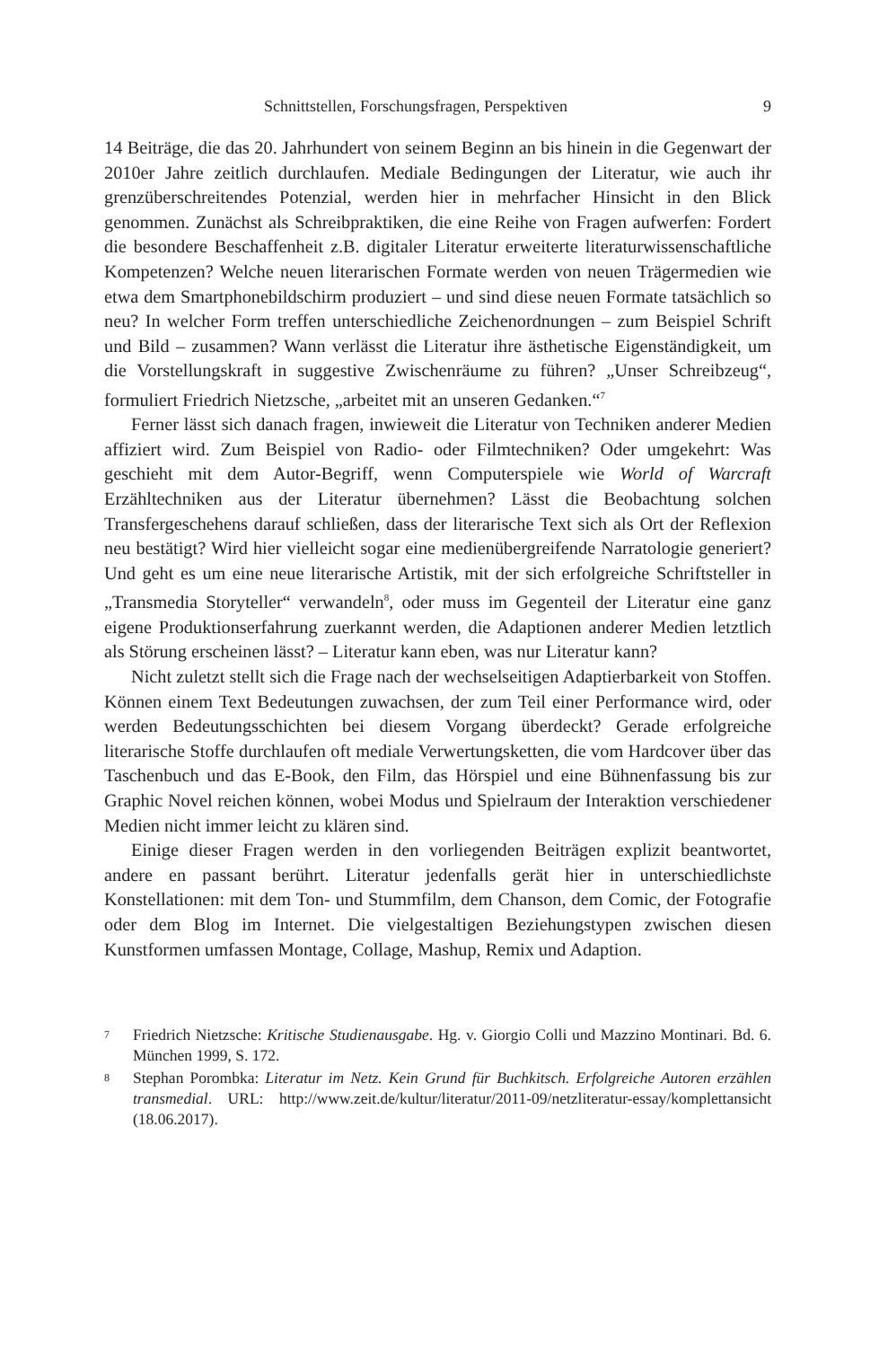Schnittstellen, Forschungsfragen, Perspektiven 9
14 Beiträge, die das 20. Jahrhundert von seinem Beginn an bis hinein in die Gegenwart der 2010er Jahre zeitlich durchlaufen. Mediale Bedingungen der Literatur, wie auch ihr grenzüberschreitendes Potenzial, werden hier in mehrfacher Hinsicht in den Blick genommen. Zunächst als Schreibpraktiken, die eine Reihe von Fragen aufwerfen: Fordert die besondere Beschaffenheit z.B. digitaler Literatur erweiterte literaturwissenschaftliche Kompetenzen? Welche neuen literarischen Formate werden von neuen Trägermedien wie etwa dem Smartphonebildschirm produziert – und sind diese neuen Formate tatsächlich so neu? In welcher Form treffen unterschiedliche Zeichenordnungen – zum Beispiel Schrift und Bild – zusammen? Wann verlässt die Literatur ihre ästhetische Eigenständigkeit, um die Vorstellungskraft in suggestive Zwischenräume zu führen? „Unser Schreibzeug“, formuliert Friedrich Nietzsche, „arbeitet mit an unseren Gedanken.“<sup>7</sup>
Ferner lässt sich danach fragen, inwieweit die Literatur von Techniken anderer Medien affiziert wird. Zum Beispiel von Radio- oder Filmtechniken? Oder umgekehrt: Was geschieht mit dem Autor-Begriff, wenn Computerspiele wie World of Warcraft Erzähltechniken aus der Literatur übernehmen? Lässt die Beobachtung solchen Transfergeschehens darauf schließen, dass der literarische Text sich als Ort der Reflexion neu bestätigt? Wird hier vielleicht sogar eine medienübergreifende Narratologie generiert? Und geht es um eine neue literarische Artistik, mit der sich erfolgreiche Schriftsteller in „Transmedia Storyteller“ verwandeln<sup>8</sup>, oder muss im Gegenteil der Literatur eine ganz eigene Produktionserfahrung zuerkannt werden, die Adaptionen anderer Medien letztlich als Störung erscheinen lässt? – Literatur kann eben, was nur Literatur kann?
Nicht zuletzt stellt sich die Frage nach der wechselseitigen Adaptierbarkeit von Stoffen. Können einem Text Bedeutungen zuwachsen, der zum Teil einer Performance wird, oder werden Bedeutungsschichten bei diesem Vorgang überdeckt? Gerade erfolgreiche literarische Stoffe durchlaufen oft mediale Verwertungsketten, die vom Hardcover über das Taschenbuch und das E-Book, den Film, das Hörspiel und eine Bühnenfassung bis zur Graphic Novel reichen können, wobei Modus und Spielraum der Interaktion verschiedener Medien nicht immer leicht zu klären sind.
Einige dieser Fragen werden in den vorliegenden Beiträgen explizit beantwortet, andere en passant berührt. Literatur jedenfalls gerät hier in unterschiedlichste Konstellationen: mit dem Ton- und Stummfilm, dem Chanson, dem Comic, der Fotografie oder dem Blog im Internet. Die vielgestaltigen Beziehungstypen zwischen diesen Kunstformen umfassen Montage, Collage, Mashup, Remix und Adaption.
7 Friedrich Nietzsche: Kritische Studienausgabe. Hg. v. Giorgio Colli und Mazzino Montinari. Bd. 6. München 1999, S. 172.
8 Stephan Porombka: Literatur im Netz. Kein Grund für Buchkitsch. Erfolgreiche Autoren erzählen transmedial. URL: http://www.zeit.de/kultur/literatur/2011-09/netzliteratur-essay/komplettansicht (18.06.2017).